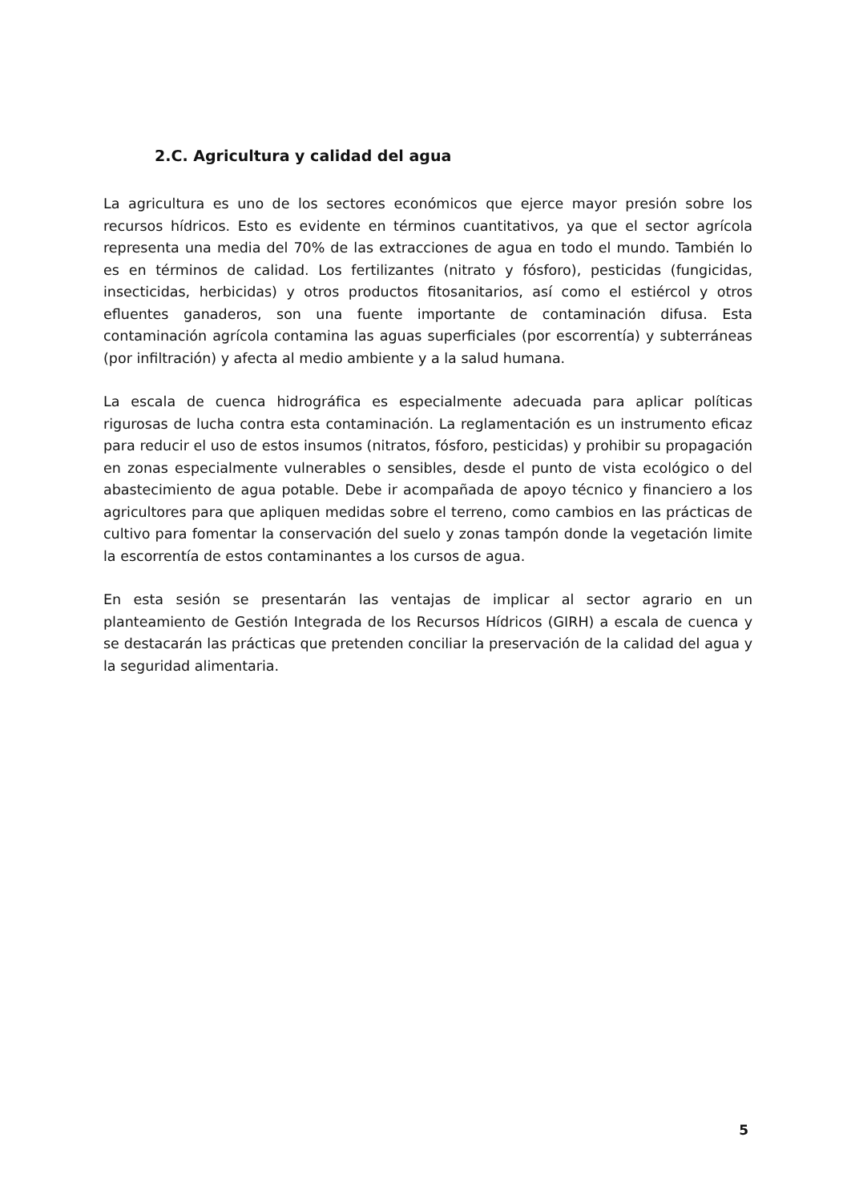2.C. Agricultura y calidad del agua
La agricultura es uno de los sectores económicos que ejerce mayor presión sobre los recursos hídricos. Esto es evidente en términos cuantitativos, ya que el sector agrícola representa una media del 70% de las extracciones de agua en todo el mundo. También lo es en términos de calidad. Los fertilizantes (nitrato y fósforo), pesticidas (fungicidas, insecticidas, herbicidas) y otros productos fitosanitarios, así como el estiércol y otros efluentes ganaderos, son una fuente importante de contaminación difusa. Esta contaminación agrícola contamina las aguas superficiales (por escorrentía) y subterráneas (por infiltración) y afecta al medio ambiente y a la salud humana.
La escala de cuenca hidrográfica es especialmente adecuada para aplicar políticas rigurosas de lucha contra esta contaminación. La reglamentación es un instrumento eficaz para reducir el uso de estos insumos (nitratos, fósforo, pesticidas) y prohibir su propagación en zonas especialmente vulnerables o sensibles, desde el punto de vista ecológico o del abastecimiento de agua potable. Debe ir acompañada de apoyo técnico y financiero a los agricultores para que apliquen medidas sobre el terreno, como cambios en las prácticas de cultivo para fomentar la conservación del suelo y zonas tampón donde la vegetación limite la escorrentía de estos contaminantes a los cursos de agua.
En esta sesión se presentarán las ventajas de implicar al sector agrario en un planteamiento de Gestión Integrada de los Recursos Hídricos (GIRH) a escala de cuenca y se destacarán las prácticas que pretenden conciliar la preservación de la calidad del agua y la seguridad alimentaria.
5